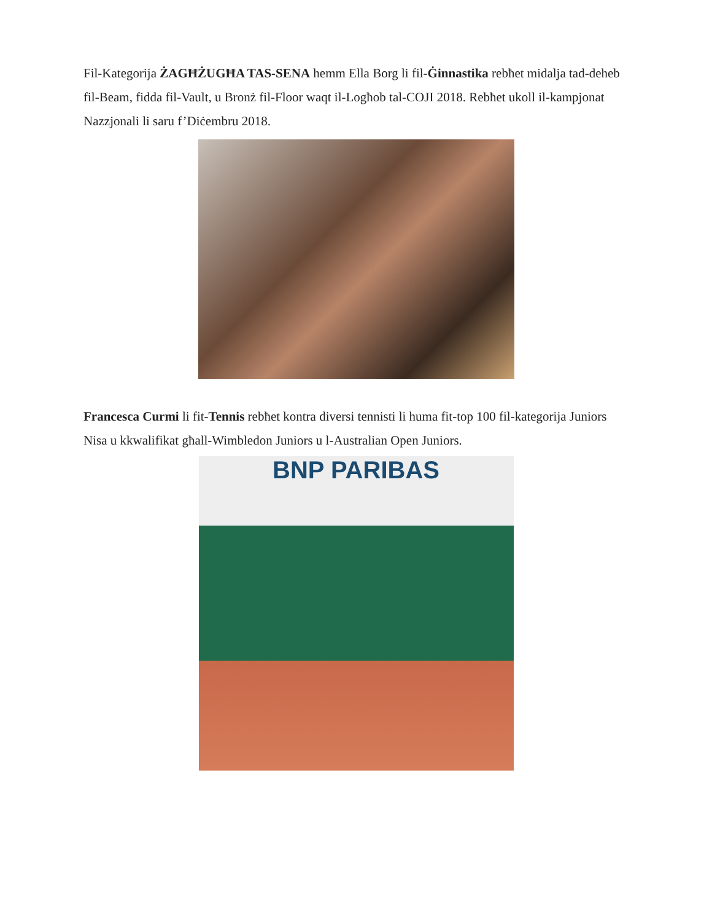Fil-Kategorija ŻAGĦŻUGĦA TAS-SENA hemm Ella Borg li fil-Ġinnastika rebħet midalja tad-deheb fil-Beam, fidda fil-Vault, u Bronż fil-Floor waqt il-Logħob tal-COJI 2018. Rebħet ukoll il-kampjonat Nazzjonali li saru f’Diċembru 2018.
Francesca Curmi li fit-Tennis rebħet kontra diversi tennisti li huma fit-top 100 fil-kategorija Juniors Nisa u kkwalifikat għall-Wimbledon Juniors u l-Australian Open Juniors.
BNP PARIBAS